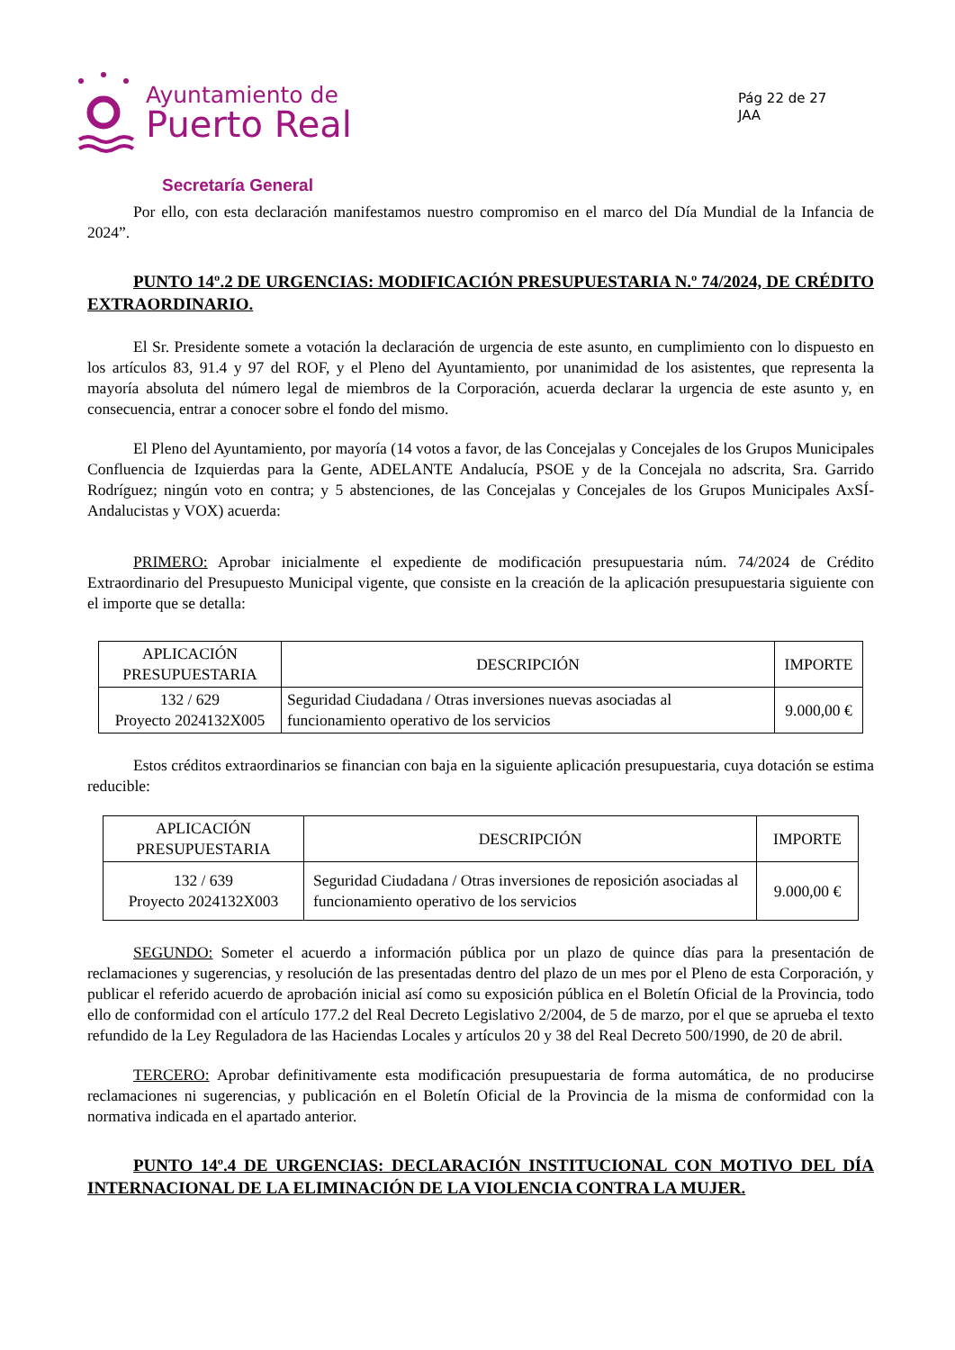Ayuntamiento de
Puerto Real
Secretaría General
Pág 22 de 27
JAA
Por ello, con esta declaración manifestamos nuestro compromiso en el marco del Día Mundial de la Infancia de 2024”.
PUNTO 14º.2 DE URGENCIAS: MODIFICACIÓN PRESUPUESTARIA N.º 74/2024, DE CRÉDITO EXTRAORDINARIO.
El Sr. Presidente somete a votación la declaración de urgencia de este asunto, en cumplimiento con lo dispuesto en los artículos 83, 91.4 y 97 del ROF, y el Pleno del Ayuntamiento, por unanimidad de los asistentes, que representa la mayoría absoluta del número legal de miembros de la Corporación, acuerda declarar la urgencia de este asunto y, en consecuencia, entrar a conocer sobre el fondo del mismo.
El Pleno del Ayuntamiento, por mayoría (14 votos a favor, de las Concejalas y Concejales de los Grupos Municipales Confluencia de Izquierdas para la Gente, ADELANTE Andalucía, PSOE y de la Concejala no adscrita, Sra. Garrido Rodríguez; ningún voto en contra; y 5 abstenciones, de las Concejalas y Concejales de los Grupos Municipales AxSÍ-Andalucistas y VOX) acuerda:
PRIMERO: Aprobar inicialmente el expediente de modificación presupuestaria núm. 74/2024 de Crédito Extraordinario del Presupuesto Municipal vigente, que consiste en la creación de la aplicación presupuestaria siguiente con el importe que se detalla:
| APLICACIÓN PRESUPUESTARIA | DESCRIPCIÓN | IMPORTE |
| 132 / 629 Proyecto 2024132X005 | Seguridad Ciudadana / Otras inversiones nuevas asociadas al funcionamiento operativo de los servicios | 9.000,00 € |
Estos créditos extraordinarios se financian con baja en la siguiente aplicación presupuestaria, cuya dotación se estima reducible:
| APLICACIÓN PRESUPUESTARIA | DESCRIPCIÓN | IMPORTE |
| 132 / 639 Proyecto 2024132X003 | Seguridad Ciudadana / Otras inversiones de reposición asociadas al funcionamiento operativo de los servicios | 9.000,00 € |
SEGUNDO: Someter el acuerdo a información pública por un plazo de quince días para la presentación de reclamaciones y sugerencias, y resolución de las presentadas dentro del plazo de un mes por el Pleno de esta Corporación, y publicar el referido acuerdo de aprobación inicial así como su exposición pública en el Boletín Oficial de la Provincia, todo ello de conformidad con el artículo 177.2 del Real Decreto Legislativo 2/2004, de 5 de marzo, por el que se aprueba el texto refundido de la Ley Reguladora de las Haciendas Locales y artículos 20 y 38 del Real Decreto 500/1990, de 20 de abril.
TERCERO: Aprobar definitivamente esta modificación presupuestaria de forma automática, de no producirse reclamaciones ni sugerencias, y publicación en el Boletín Oficial de la Provincia de la misma de conformidad con la normativa indicada en el apartado anterior.
PUNTO 14º.4 DE URGENCIAS: DECLARACIÓN INSTITUCIONAL CON MOTIVO DEL DÍA INTERNACIONAL DE LA ELIMINACIÓN DE LA VIOLENCIA CONTRA LA MUJER.